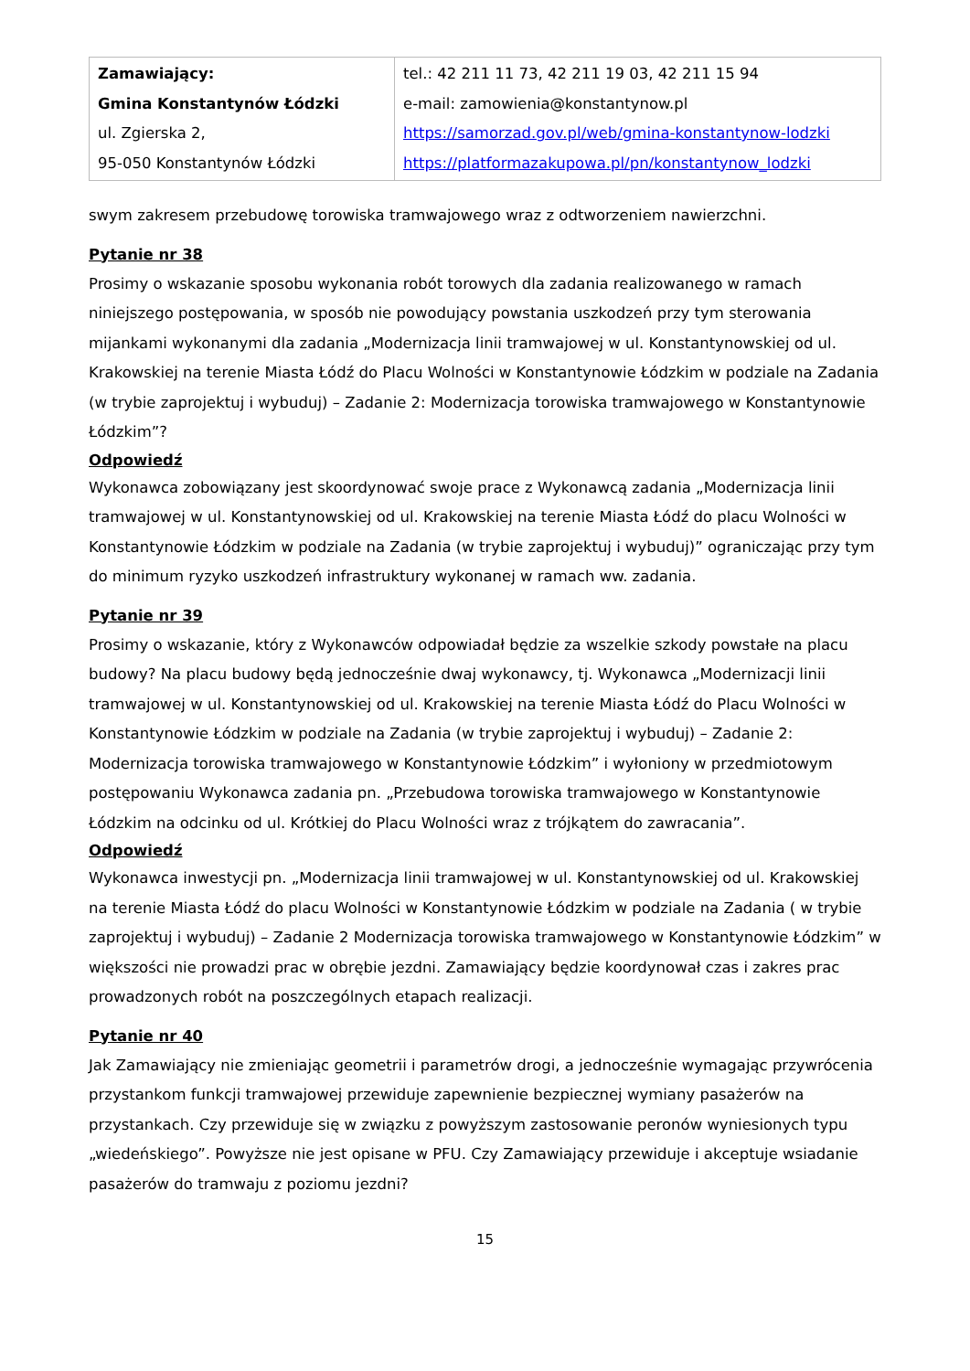| Zamawiający: Gmina Konstantynów Łódzki ul. Zgierska 2, 95-050 Konstantynów Łódzki | tel.: 42 211 11 73, 42 211 19 03, 42 211 15 94 e-mail: zamowienia@konstantynow.pl https://samorzad.gov.pl/web/gmina-konstantynow-lodzki https://platformazakupowa.pl/pn/konstantynow_lodzki |
swym zakresem przebudowę torowiska tramwajowego wraz z odtworzeniem nawierzchni.
Pytanie nr 38
Prosimy o wskazanie sposobu wykonania robót torowych dla zadania realizowanego w ramach niniejszego postępowania, w sposób nie powodujący powstania uszkodzeń przy tym sterowania mijankami wykonanymi dla zadania „Modernizacja linii tramwajowej w ul. Konstantynowskiej od ul. Krakowskiej na terenie Miasta Łódź do Placu Wolności w Konstantynowie Łódzkim w podziale na Zadania (w trybie zaprojektuj i wybuduj) – Zadanie 2: Modernizacja torowiska tramwajowego w Konstantynowie Łódzkim”?
Odpowiedź
Wykonawca zobowiązany jest skoordynować swoje prace z Wykonawcą zadania „Modernizacja linii tramwajowej w ul. Konstantynowskiej od ul. Krakowskiej na terenie Miasta Łódź do placu Wolności w Konstantynowie Łódzkim w podziale na Zadania (w trybie zaprojektuj i wybuduj)” ograniczając przy tym do minimum ryzyko uszkodzeń infrastruktury wykonanej w ramach ww. zadania.
Pytanie nr 39
Prosimy o wskazanie, który z Wykonawców odpowiadał będzie za wszelkie szkody powstałe na placu budowy? Na placu budowy będą jednocześnie dwaj wykonawcy, tj. Wykonawca „Modernizacji linii tramwajowej w ul. Konstantynowskiej od ul. Krakowskiej na terenie Miasta Łódź do Placu Wolności w Konstantynowie Łódzkim w podziale na Zadania (w trybie zaprojektuj i wybuduj) – Zadanie 2: Modernizacja torowiska tramwajowego w Konstantynowie Łódzkim” i wyłoniony w przedmiotowym postępowaniu Wykonawca zadania pn. „Przebudowa torowiska tramwajowego w Konstantynowie Łódzkim na odcinku od ul. Krótkiej do Placu Wolności wraz z trójkątem do zawracania”.
Odpowiedź
Wykonawca inwestycji pn. „Modernizacja linii tramwajowej w ul. Konstantynowskiej od ul. Krakowskiej na terenie Miasta Łódź do placu Wolności w Konstantynowie Łódzkim w podziale na Zadania ( w trybie zaprojektuj i wybuduj) – Zadanie 2 Modernizacja torowiska tramwajowego w Konstantynowie Łódzkim” w większości nie prowadzi prac w obrębie jezdni. Zamawiający będzie koordynował czas i zakres prac prowadzonych robót na poszczególnych etapach realizacji.
Pytanie nr 40
Jak Zamawiający nie zmieniając geometrii i parametrów drogi, a jednocześnie wymagając przywrócenia przystankom funkcji tramwajowej przewiduje zapewnienie bezpiecznej wymiany pasażerów na przystankach. Czy przewiduje się w związku z powyższym zastosowanie peronów wyniesionych typu „wiedeńskiego”. Powyższe nie jest opisane w PFU. Czy Zamawiający przewiduje i akceptuje wsiadanie pasażerów do tramwaju z poziomu jezdni?
15